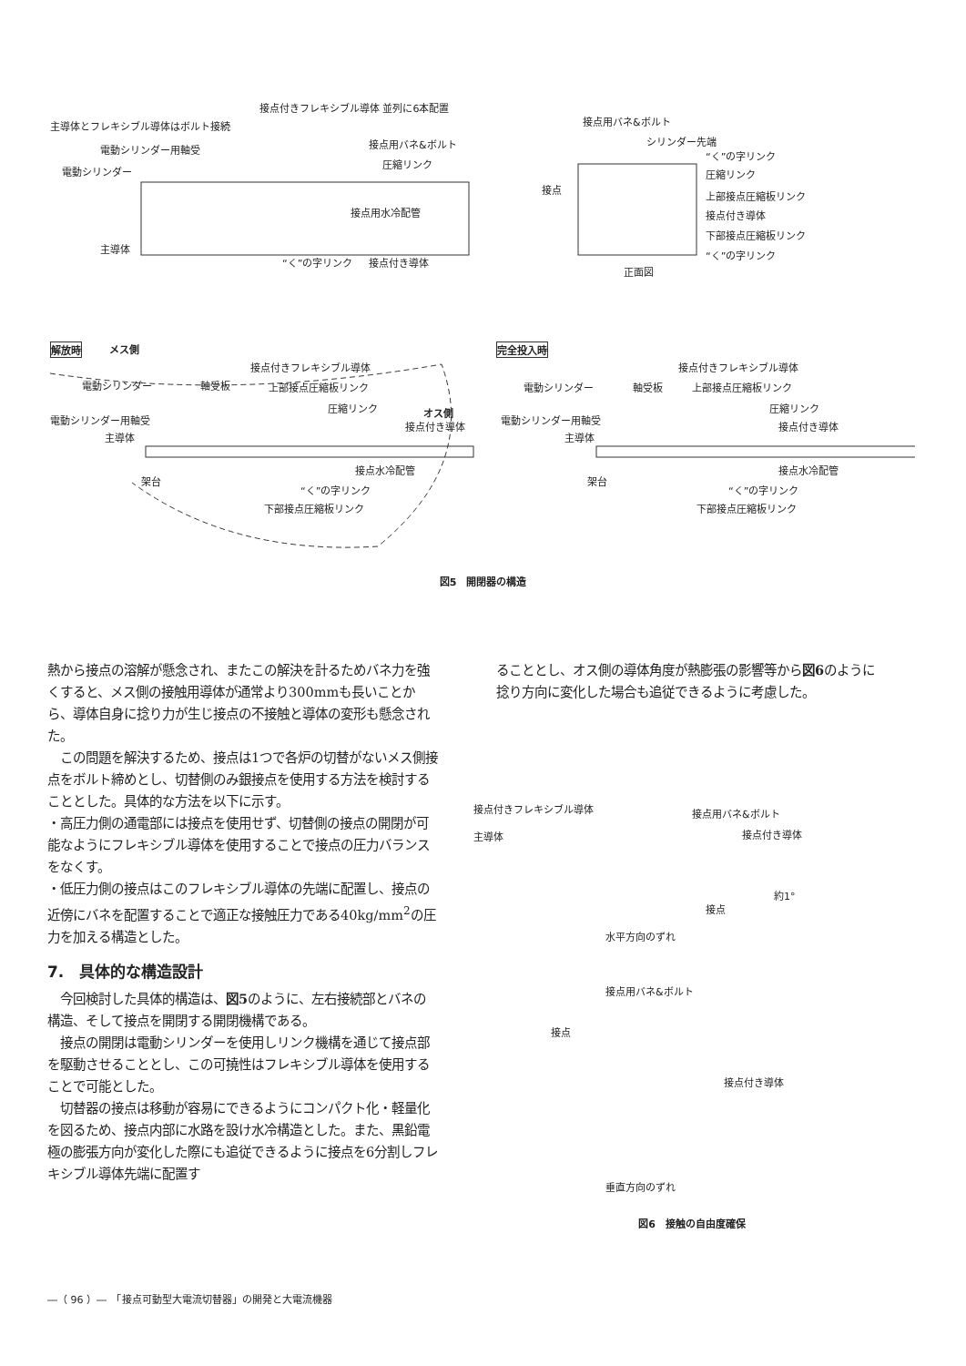接点付きフレキシブル導体 並列に6本配置
主導体とフレキシブル導体はボルト接続
電動シリンダー用軸受
電動シリンダー
接点用バネ&ボルト
圧縮リンク
接点用水冷配管
主導体
“く”の字リンク 接点付き導体
接点用バネ&ボルト
シリンダー先端
“く”の字リンク
圧縮リンク
接点
上部接点圧縮板リンク
接点付き導体
下部接点圧縮板リンク
“く”の字リンク
正面図
解放時 メス側
接点付きフレキシブル導体
電動シリンダー 軸受板 上部接点圧縮板リンク
圧縮リンク
電動シリンダー用軸受
オス側
接点付き導体
主導体
接点水冷配管
架台
“く”の字リンク
下部接点圧縮板リンク
完全投入時
接点付きフレキシブル導体
電動シリンダー 軸受板 上部接点圧縮板リンク
圧縮リンク
電動シリンダー用軸受
接点付き導体
主導体
接点水冷配管
架台
“く”の字リンク
下部接点圧縮板リンク
図5　開閉器の構造
熱から接点の溶解が懸念され、またこの解決を計るためバネ力を強くすると、メス側の接触用導体が通常より300mmも長いことから、導体自身に捻り力が生じ接点の不接触と導体の変形も懸念された。
　この問題を解決するため、接点は1つで各炉の切替がないメス側接点をボルト締めとし、切替側のみ銀接点を使用する方法を検討することとした。具体的な方法を以下に示す。
・高圧力側の通電部には接点を使用せず、切替側の接点の開閉が可能なようにフレキシブル導体を使用することで接点の圧力バランスをなくす。
・低圧力側の接点はこのフレキシブル導体の先端に配置し、接点の近傍にバネを配置することで適正な接触圧力である40kg/mm<sup>2</sup>の圧力を加える構造とした。
7.　具体的な構造設計
　今回検討した具体的構造は、図5のように、左右接続部とバネの構造、そして接点を開閉する開閉機構である。
　接点の開閉は電動シリンダーを使用しリンク機構を通じて接点部を駆動させることとし、この可撓性はフレキシブル導体を使用することで可能とした。
　切替器の接点は移動が容易にできるようにコンパクト化・軽量化を図るため、接点内部に水路を設け水冷構造とした。また、黒鉛電極の膨張方向が変化した際にも追従できるように接点を6分割しフレキシブル導体先端に配置す
ることとし、オス側の導体角度が熱膨張の影響等から図6のように捻り方向に変化した場合も追従できるように考慮した。
接点付きフレキシブル導体 接点用バネ&ボルト
主導体 接点付き導体
約1°
接点
水平方向のずれ
接点用バネ&ボルト
接点
接点付き導体
垂直方向のずれ
図6　接触の自由度確保
―（ 96 ）―　「接点可動型大電流切替器」の開発と大電流機器